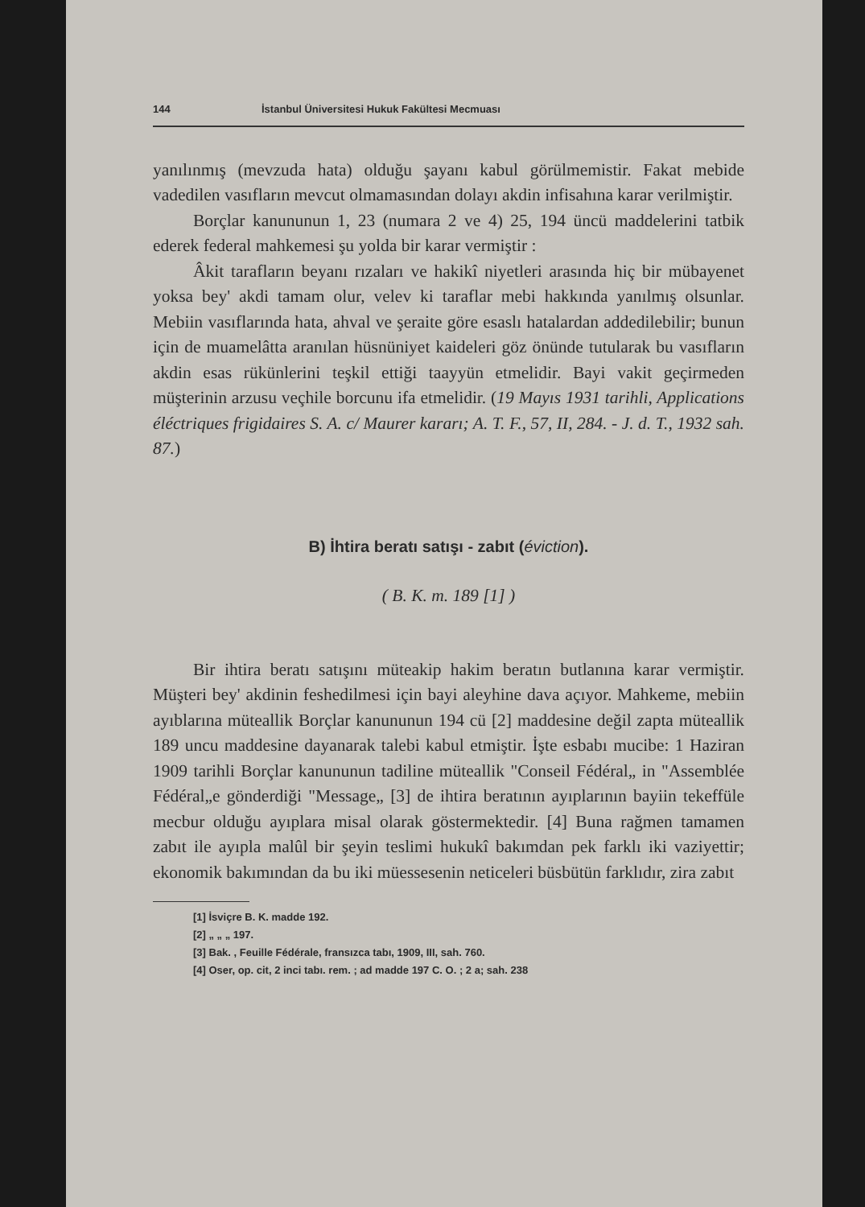144 İstanbul Üniversitesi Hukuk Fakültesi Mecmuası
yanılınmış (mevzuda hata) olduğu şayanı kabul görülmemistir. Fakat mebide vadedilen vasıfların mevcut olmamasından dolayı akdin infisahına karar verilmiştir.
Borçlar kanununun 1, 23 (numara 2 ve 4) 25, 194 üncü maddelerini tatbik ederek federal mahkemesi şu yolda bir karar vermiştir :
Âkit tarafların beyanı rızaları ve hakikî niyetleri arasında hiç bir mübayenet yoksa bey' akdi tamam olur, velev ki taraflar mebi hakkında yanılmış olsunlar. Mebiin vasıflarında hata, ahval ve şeraite göre esaslı hatalardan addedilebilir; bunun için de muamelâtta aranılan hüsnüniyet kaideleri göz önünde tutularak bu vasıfların akdin esas rükünlerini teşkil ettiği taayyün etmelidir. Bayi vakit geçirmeden müşterinin arzusu veçhile borcunu ifa etmelidir. (19 Mayıs 1931 tarihli, Applications éléctriques frigidaires S. A. c/ Maurer kararı; A. T. F., 57, II, 284. - J. d. T., 1932 sah. 87.)
B) İhtira beratı satışı - zabıt (éviction).
( B. K. m. 189 [1] )
Bir ihtira beratı satışını müteakip hakim beratın butlanına karar vermiştir. Müşteri bey' akdinin feshedilmesi için bayi aleyhine dava açıyor. Mahkeme, mebiin ayıblarına müteallik Borçlar kanununun 194 cü [2] maddesine değil zapta müteallik 189 uncu maddesine dayanarak talebi kabul etmiştir. İşte esbabı mucibe: 1 Haziran 1909 tarihli Borçlar kanununun tadiline müteallik "Conseil Fédéral„ in "Assemblée Fédéral„e gönderdiği "Message„ [3] de ihtira beratının ayıplarının bayiin tekeffüle mecbur olduğu ayıplara misal olarak göstermektedir. [4] Buna rağmen tamamen zabıt ile ayıpla malûl bir şeyin teslimi hukukî bakımdan pek farklı iki vaziyettir; ekonomik bakımından da bu iki müessesenin neticeleri büsbütün farklıdır, zira zabıt
[1] İsviçre B. K. madde 192.
[2] „ „ „ 197.
[3] Bak. , Feuille Fédérale, fransızca tabı, 1909, III, sah. 760.
[4] Oser, op. cit, 2 inci tabı. rem. ; ad madde 197 C. O. ; 2 a; sah. 238